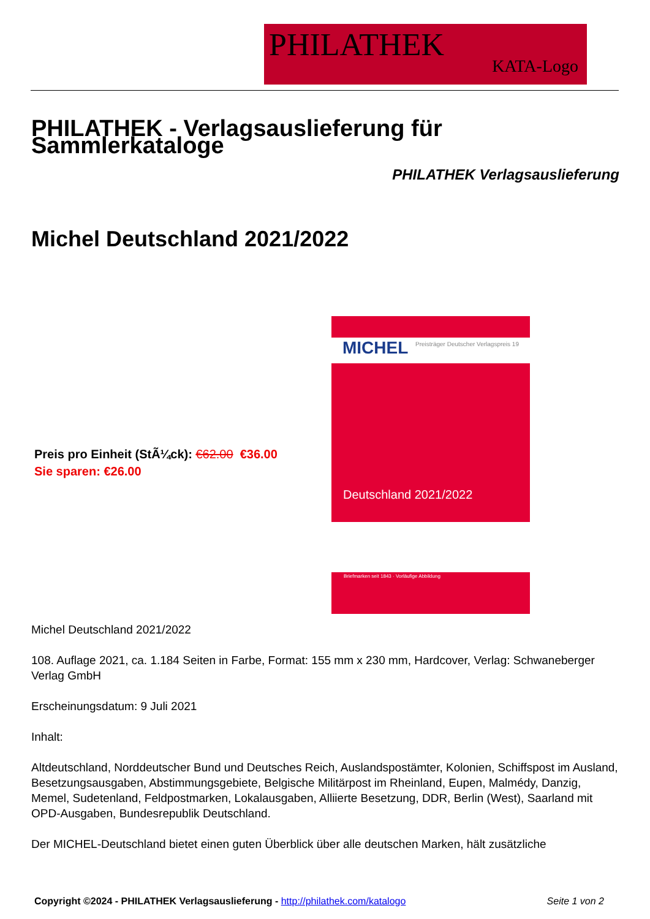PHILATHEK
KATA-Logo
PHILATHEK - Verlagsauslieferung für Sammlerkataloge
PHILATHEK Verlagsauslieferung
Michel Deutschland 2021/2022
MICHEL
Preisträger Deutscher Verlagspreis 19
Deutschland 2021/2022
Briefmarken seit 1843 · Vorläufige Abbildung
Preis pro Einheit (StÃ¼ck): €62.00 €36.00
Sie sparen: €26.00
Michel Deutschland 2021/2022
108. Auflage 2021, ca. 1.184 Seiten in Farbe, Format: 155 mm x 230 mm, Hardcover, Verlag: Schwaneberger Verlag GmbH
Erscheinungsdatum: 9 Juli 2021
Inhalt:
Altdeutschland, Norddeutscher Bund und Deutsches Reich, Auslandspostämter, Kolonien, Schiffspost im Ausland, Besetzungsausgaben, Abstimmungsgebiete, Belgische Militärpost im Rheinland, Eupen, Malmédy, Danzig, Memel, Sudetenland, Feldpostmarken, Lokalausgaben, Alliierte Besetzung, DDR, Berlin (West), Saarland mit OPD-Ausgaben, Bundesrepublik Deutschland.
Der MICHEL-Deutschland bietet einen guten Überblick über alle deutschen Marken, hält zusätzliche
Copyright ©2024 - PHILATHEK Verlagsauslieferung - http://philathek.com/katalogo Seite 1 von 2